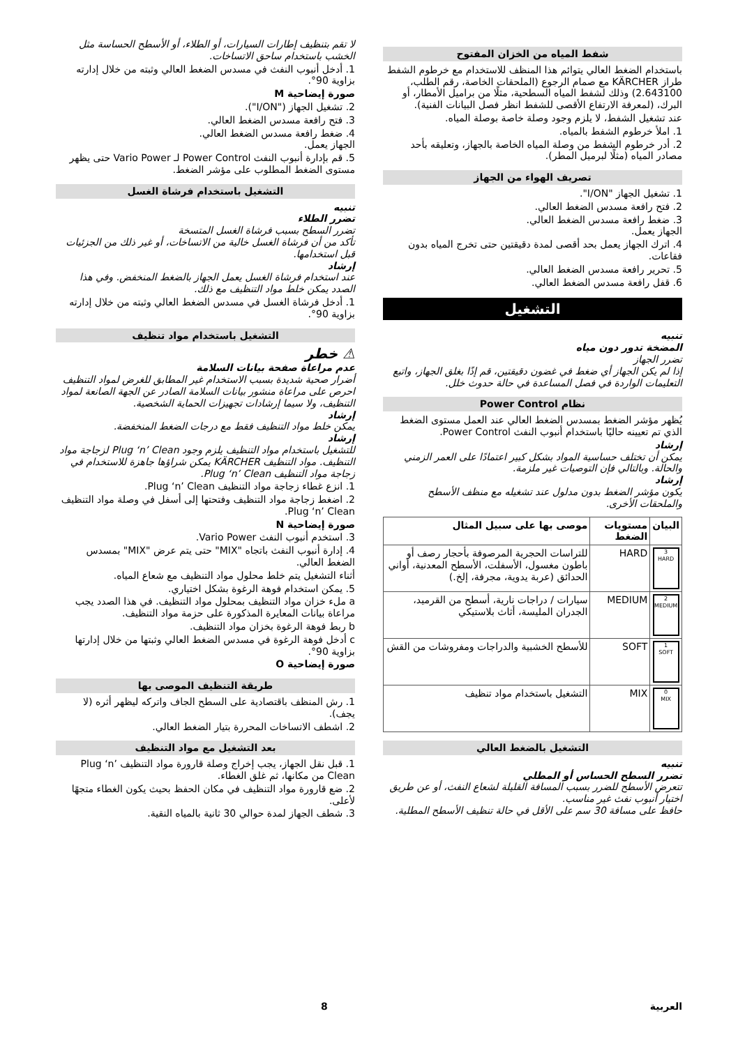شفط المياه من الخزان المفتوح
باستخدام الضغط العالي يتوائم هذا المنظف للاستخدام مع خرطوم الشفط طراز KÄRCHER مع صمام الرجوع (الملحقات الخاصة، رقم الطلب، 2.643100) وذلك لشفط المياه السطحية، مثلًا من براميل الأمطار، أو البرك، (لمعرفة الارتفاع الأقصى للشفط انظر فصل البيانات الفنية).
عند تشغيل الشفط، لا يلزم وجود وصلة خاصة بوصلة المياه.
1. املأ خرطوم الشفط بالمياه.
2. أدر خرطوم الشفط من وصلة المياه الخاصة بالجهاز، وتعليقه بأحد مصادر المياه (مثلًا لبرميل المطر).
تصريف الهواء من الجهاز
1. تشغيل الجهاز "I/ON".
2. فتح رافعة مسدس الضغط العالي.
3. ضغط رافعة مسدس الضغط العالي.
الجهاز يعمل.
4. اترك الجهاز يعمل بحد أقصى لمدة دقيقتين حتى تخرج المياه بدون فقاعات.
5. تحرير رافعة مسدس الضغط العالي.
6. قفل رافعة مسدس الضغط العالي.
التشغيل
تنبيه
المضخة تدور دون مياه
تضرر الجهاز
إذا لم يكن الجهاز أي ضغط في غضون دقيقتين، قم إذًا بغلق الجهاز، واتبع التعليمات الواردة في فصل المساعدة في حالة حدوث خلل.
نظام Power Control
يُظهر مؤشر الضغط بمسدس الضغط العالي عند العمل مستوى الضغط الذي تم تعيينه حاليًا باستخدام أنبوب النفث Power Control.
إرشاد
يمكن أن تختلف حساسية المواد بشكل كبير اعتمادًا على العمر الزمني والحالة. وبالتالي فإن التوصيات غير ملزمة.
إرشاد
يكون مؤشر الضغط بدون مدلول عند تشغيله مع منظف الأسطح والملحقات الأخرى.
| البيان | مستويات الضغط | موصى بها على سبيل المثال |
| --- | --- | --- |
| 3 HARD | HARD | للتراسات الحجرية المرصوفة بأحجار رصف أو باطون مغسول، الأسفلت، الأسطح المعدنية، أواني الحدائق (عربة يدوية، مجرفة، إلخ.) |
| 2 MEDIUM | MEDIUM | سيارات / دراجات نارية، أسطح من القرميد، الجدران المليسة، أثاث بلاستيكي |
| 1 SOFT | SOFT | للأسطح الخشبية والدراجات ومفروشات من القش |
| 0 MIX | MIX | التشغيل باستخدام مواد تنظيف |
التشغيل بالضغط العالي
تنبيه
تضرر السطح الحساس أو المطلي
تتعرض الأسطح للضرر بسبب المسافة القليلة لشعاع النفث، أو عن طريق اختيار أنبوب نفث غير مناسب.
حافظ على مسافة 30 سم على الأقل في حالة تنظيف الأسطح المطلية.
لا تقم بتنظيف إطارات السيارات، أو الطلاء، أو الأسطح الحساسة مثل الخشب باستخدام ساحق الاتساخات.
1. أدخل أنبوب النفث في مسدس الضغط العالي وثبته من خلال إدارته بزاوية 90°.
صورة إيضاحية M
2. تشغيل الجهاز ("I/ON").
3. فتح رافعة مسدس الضغط العالي.
4. ضغط رافعة مسدس الضغط العالي.
الجهاز يعمل.
5. قم بإدارة أنبوب النفث Power Control لـ Vario Power حتى يظهر مستوى الضغط المطلوب على مؤشر الضغط.
التشغيل باستخدام فرشاة الغسل
تنبيه
تضرر الطلاء
تضرر السطح بسبب فرشاة الغسل المتسخة
تأكد من أن فرشاة الغسل خالية من الاتساخات، أو غير ذلك من الجزئيات قبل استخدامها.
إرشاد
عند استخدام فرشاة الغسل يعمل الجهاز بالضغط المنخفض. وفي هذا الصدد يمكن خلط مواد التنظيف مع ذلك.
1. أدخل فرشاة الغسل في مسدس الضغط العالي وثبته من خلال إدارته بزاوية 90°.
التشغيل باستخدام مواد تنظيف
⚠ خطر
عدم مراعاة صفحة بيانات السلامة
أضرار صحية شديدة بسبب الاستخدام غير المطابق للغرض لمواد التنظيف
احرص على مراعاة منشور بيانات السلامة الصادر عن الجهة الصانعة لمواد التنظيف، ولا سيما إرشادات تجهيزات الحماية الشخصية.
إرشاد
يمكن خلط مواد التنظيف فقط مع درجات الضغط المنخفضة.
إرشاد
للتشغيل باستخدام مواد التنظيف يلزم وجود Plug ‘n’ Clean لزجاجة مواد التنظيف. مواد التنظيف KÄRCHER يمكن شراؤها جاهزة للاستخدام في زجاجة مواد التنظيف Plug ‘n’ Clean.
1. انزع غطاء زجاجة مواد التنظيف Plug ‘n’ Clean.
2. اضغط زجاجة مواد التنظيف وفتحتها إلى أسفل في وصلة مواد التنظيف Plug ‘n’ Clean.
صورة إيضاحية N
3. استخدم أنبوب النفث Vario Power.
4. إدارة أنبوب النفث باتجاه "MIX" حتى يتم عرض "MIX" بمسدس الضغط العالي.
أثناء التشغيل يتم خلط محلول مواد التنظيف مع شعاع المياه.
5. يمكن استخدام فوهة الرغوة بشكل اختياري.
a ملء خزان مواد التنظيف بمحلول مواد التنظيف. في هذا الصدد يجب مراعاة بيانات المعايرة المذكورة على حزمة مواد التنظيف.
b ربط فوهة الرغوة بخزان مواد التنظيف.
c أدخل فوهة الرغوة في مسدس الضغط العالي وثبتها من خلال إدارتها بزاوية 90°.
صورة إيضاحية O
طريقة التنظيف الموصى بها
1. رش المنظف باقتصادية على السطح الجاف واتركه ليظهر أثره (لا يجف).
2. اشطف الاتساخات المحررة بتيار الضغط العالي.
بعد التشغيل مع مواد التنظيف
1. قبل نقل الجهاز، يجب إخراج وصلة قارورة مواد التنظيف Plug ‘n’ Clean من مكانها، ثم غلق الغطاء.
2. ضع قارورة مواد التنظيف في مكان الحفظ بحيث يكون الغطاء متجهًا لأعلى.
3. شطف الجهاز لمدة حوالي 30 ثانية بالمياه النقية.
العربية 8